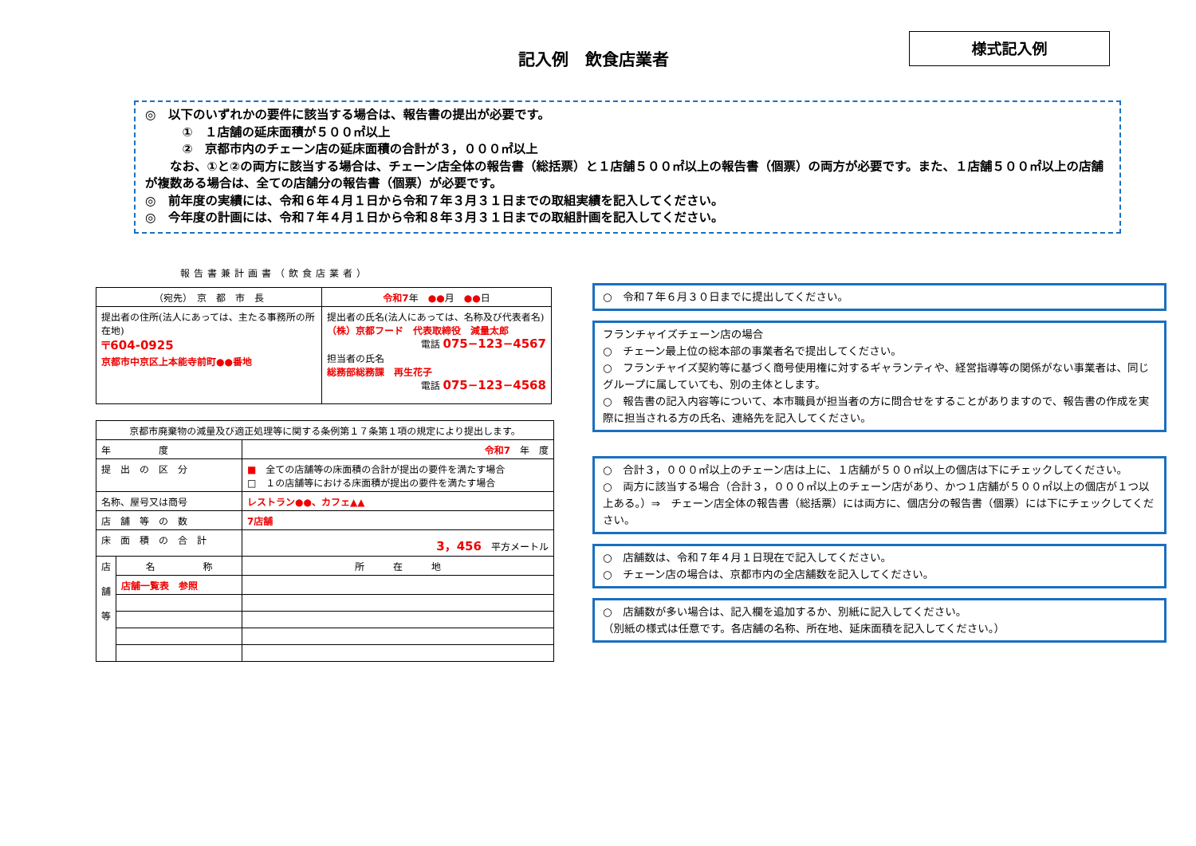記入例　飲食店業者
様式記入例
◎　以下のいずれかの要件に該当する場合は、報告書の提出が必要です。
　　　①　１店舗の延床面積が５００㎡以上
　　　②　京都市内のチェーン店の延床面積の合計が３，０００㎡以上
　　なお、①と②の両方に該当する場合は、チェーン店全体の報告書（総括票）と１店舗５００㎡以上の報告書（個票）の両方が必要です。また、１店舗５００㎡以上の店舗が複数ある場合は、全ての店舗分の報告書（個票）が必要です。
◎　前年度の実績には、令和６年４月１日から令和７年３月３１日までの取組実績を記入してください。
◎　今年度の計画には、令和７年４月１日から令和８年３月３１日までの取組計画を記入してください。
報告書兼計画書（飲食店業者）
| （宛先） 京 都 市 長 | 令和7 年 ●● 月 ●● 日 |
| 提出者の住所(法人にあっては、主たる事務所の所在地) 〒604-0925 京都市中京区上本能寺前町●●番地 | 提出者の氏名(法人にあっては、名称及び代表者名) （株）京都フード 代表取締役 減量太郎 電話 075−123−4567 担当者の氏名 総務部総務課 再生花子 電話 075−123−4568 |
| 京都市廃棄物の減量及び適正処理等に関する条例第１７条第１項の規定により提出します。 | | |
| 年 度 | | 令和7 年 度 |
| 提 出 の 区 分 | | ■ 全ての店舗等の床面積の合計が提出の要件を満たす場合 □ １の店舗等における床面積が提出の要件を満たす場合 |
| 名称、屋号又は商号 | | レストラン●●、カフェ▲▲ |
| 店 舗 等 の 数 | | 7店舗 |
| 床 面 積 の 合 計 | | 3，456 平方メートル |
| 店 舗 等 | 名 称 | 所 在 地 |
| | 店舗一覧表 参照 | |
○　令和７年６月３０日までに提出してください。
フランチャイズチェーン店の場合
○　チェーン最上位の総本部の事業者名で提出してください。
○　フランチャイズ契約等に基づく商号使用権に対するギャランティや、経営指導等の関係がない事業者は、同じグループに属していても、別の主体とします。
○　報告書の記入内容等について、本市職員が担当者の方に問合せをすることがありますので、報告書の作成を実際に担当される方の氏名、連絡先を記入してください。
○　合計３，０００㎡以上のチェーン店は上に、１店舗が５００㎡以上の個店は下にチェックしてください。
○　両方に該当する場合（合計３，０００㎡以上のチェーン店があり、かつ１店舗が５００㎡以上の個店が１つ以上ある。）⇒　チェーン店全体の報告書（総括票）には両方に、個店分の報告書（個票）には下にチェックしてください。
○　店舗数は、令和７年４月１日現在で記入してください。
○　チェーン店の場合は、京都市内の全店舗数を記入してください。
○　店舗数が多い場合は、記入欄を追加するか、別紙に記入してください。
（別紙の様式は任意です。各店舗の名称、所在地、延床面積を記入してください。）